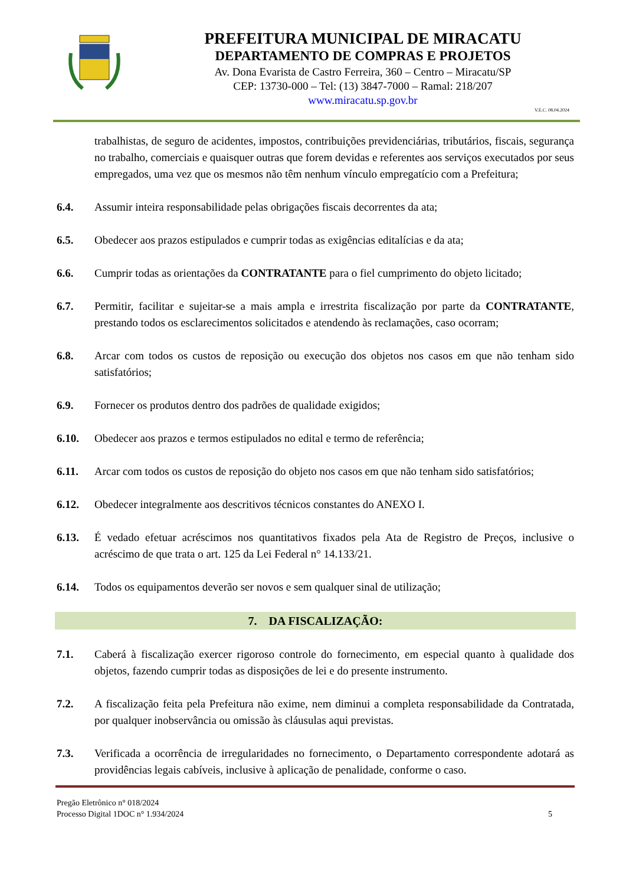PREFEITURA MUNICIPAL DE MIRACATU
DEPARTAMENTO DE COMPRAS E PROJETOS
Av. Dona Evarista de Castro Ferreira, 360 – Centro – Miracatu/SP
CEP: 13730-000 – Tel: (13) 3847-7000 – Ramal: 218/207
www.miracatu.sp.gov.br
V.E.C. 08.04.2024
trabalhistas, de seguro de acidentes, impostos, contribuições previdenciárias, tributários, fiscais, segurança no trabalho, comerciais e quaisquer outras que forem devidas e referentes aos serviços executados por seus empregados, uma vez que os mesmos não têm nenhum vínculo empregatício com a Prefeitura;
6.4. Assumir inteira responsabilidade pelas obrigações fiscais decorrentes da ata;
6.5. Obedecer aos prazos estipulados e cumprir todas as exigências editalícias e da ata;
6.6. Cumprir todas as orientações da CONTRATANTE para o fiel cumprimento do objeto licitado;
6.7. Permitir, facilitar e sujeitar-se a mais ampla e irrestrita fiscalização por parte da CONTRATANTE, prestando todos os esclarecimentos solicitados e atendendo às reclamações, caso ocorram;
6.8. Arcar com todos os custos de reposição ou execução dos objetos nos casos em que não tenham sido satisfatórios;
6.9. Fornecer os produtos dentro dos padrões de qualidade exigidos;
6.10. Obedecer aos prazos e termos estipulados no edital e termo de referência;
6.11. Arcar com todos os custos de reposição do objeto nos casos em que não tenham sido satisfatórios;
6.12. Obedecer integralmente aos descritivos técnicos constantes do ANEXO I.
6.13. É vedado efetuar acréscimos nos quantitativos fixados pela Ata de Registro de Preços, inclusive o acréscimo de que trata o art. 125 da Lei Federal n° 14.133/21.
6.14. Todos os equipamentos deverão ser novos e sem qualquer sinal de utilização;
7. DA FISCALIZAÇÃO:
7.1. Caberá à fiscalização exercer rigoroso controle do fornecimento, em especial quanto à qualidade dos objetos, fazendo cumprir todas as disposições de lei e do presente instrumento.
7.2. A fiscalização feita pela Prefeitura não exime, nem diminui a completa responsabilidade da Contratada, por qualquer inobservância ou omissão às cláusulas aqui previstas.
7.3. Verificada a ocorrência de irregularidades no fornecimento, o Departamento correspondente adotará as providências legais cabíveis, inclusive à aplicação de penalidade, conforme o caso.
Pregão Eletrônico n° 018/2024
Processo Digital 1DOC n° 1.934/2024
5